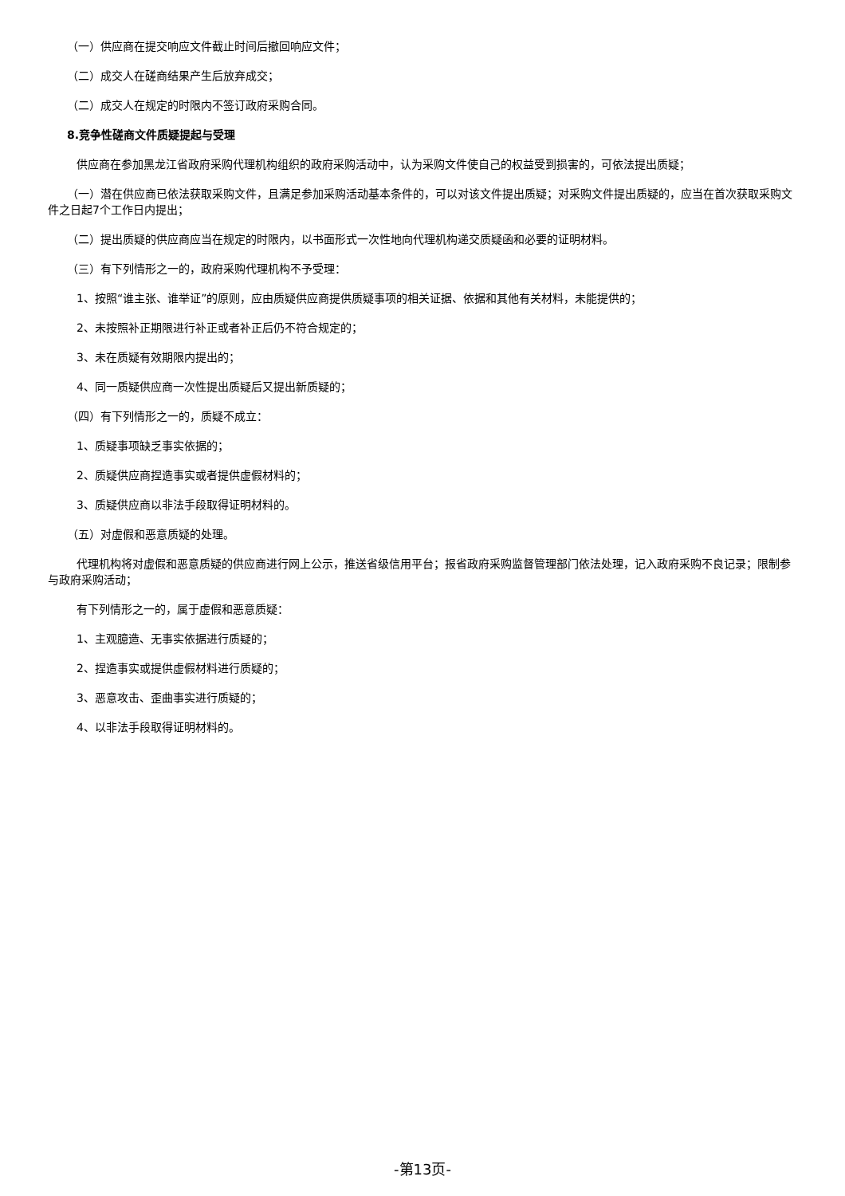（一）供应商在提交响应文件截止时间后撤回响应文件；
（二）成交人在磋商结果产生后放弃成交；
（二）成交人在规定的时限内不签订政府采购合同。
8.竞争性磋商文件质疑提起与受理
供应商在参加黑龙江省政府采购代理机构组织的政府采购活动中，认为采购文件使自己的权益受到损害的，可依法提出质疑；
（一）潜在供应商已依法获取采购文件，且满足参加采购活动基本条件的，可以对该文件提出质疑；对采购文件提出质疑的，应当在首次获取采购文件之日起7个工作日内提出；
（二）提出质疑的供应商应当在规定的时限内，以书面形式一次性地向代理机构递交质疑函和必要的证明材料。
（三）有下列情形之一的，政府采购代理机构不予受理：
1、按照“谁主张、谁举证”的原则，应由质疑供应商提供质疑事项的相关证据、依据和其他有关材料，未能提供的；
2、未按照补正期限进行补正或者补正后仍不符合规定的；
3、未在质疑有效期限内提出的；
4、同一质疑供应商一次性提出质疑后又提出新质疑的；
（四）有下列情形之一的，质疑不成立：
1、质疑事项缺乏事实依据的；
2、质疑供应商捏造事实或者提供虚假材料的；
3、质疑供应商以非法手段取得证明材料的。
（五）对虚假和恶意质疑的处理。
代理机构将对虚假和恶意质疑的供应商进行网上公示，推送省级信用平台；报省政府采购监督管理部门依法处理，记入政府采购不良记录；限制参与政府采购活动；
有下列情形之一的，属于虚假和恶意质疑：
1、主观臆造、无事实依据进行质疑的；
2、捏造事实或提供虚假材料进行质疑的；
3、恶意攻击、歪曲事实进行质疑的；
4、以非法手段取得证明材料的。
-第13页-